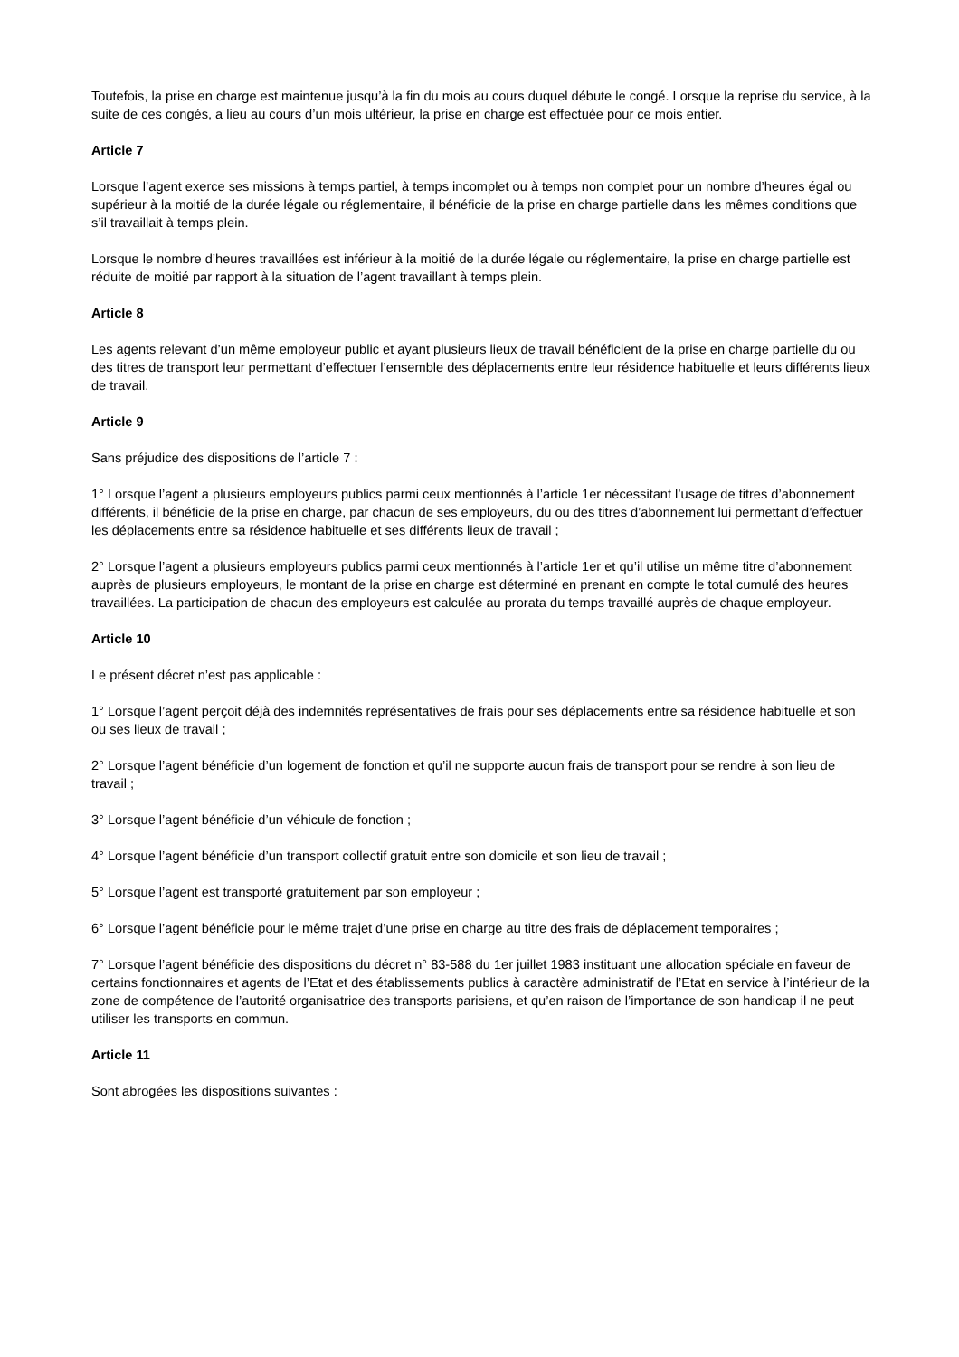Toutefois, la prise en charge est maintenue jusqu’à la fin du mois au cours duquel débute le congé. Lorsque la reprise du service, à la suite de ces congés, a lieu au cours d’un mois ultérieur, la prise en charge est effectuée pour ce mois entier.
Article 7
Lorsque l’agent exerce ses missions à temps partiel, à temps incomplet ou à temps non complet pour un nombre d’heures égal ou supérieur à la moitié de la durée légale ou réglementaire, il bénéficie de la prise en charge partielle dans les mêmes conditions que s’il travaillait à temps plein.
Lorsque le nombre d’heures travaillées est inférieur à la moitié de la durée légale ou réglementaire, la prise en charge partielle est réduite de moitié par rapport à la situation de l’agent travaillant à temps plein.
Article 8
Les agents relevant d’un même employeur public et ayant plusieurs lieux de travail bénéficient de la prise en charge partielle du ou des titres de transport leur permettant d’effectuer l’ensemble des déplacements entre leur résidence habituelle et leurs différents lieux de travail.
Article 9
Sans préjudice des dispositions de l’article 7 :
1° Lorsque l’agent a plusieurs employeurs publics parmi ceux mentionnés à l’article 1er nécessitant l’usage de titres d’abonnement différents, il bénéficie de la prise en charge, par chacun de ses employeurs, du ou des titres d’abonnement lui permettant d’effectuer les déplacements entre sa résidence habituelle et ses différents lieux de travail ;
2° Lorsque l’agent a plusieurs employeurs publics parmi ceux mentionnés à l’article 1er et qu’il utilise un même titre d’abonnement auprès de plusieurs employeurs, le montant de la prise en charge est déterminé en prenant en compte le total cumulé des heures travaillées. La participation de chacun des employeurs est calculée au prorata du temps travaillé auprès de chaque employeur.
Article 10
Le présent décret n’est pas applicable :
1° Lorsque l’agent perçoit déjà des indemnités représentatives de frais pour ses déplacements entre sa résidence habituelle et son ou ses lieux de travail ;
2° Lorsque l’agent bénéficie d’un logement de fonction et qu’il ne supporte aucun frais de transport pour se rendre à son lieu de travail ;
3° Lorsque l’agent bénéficie d’un véhicule de fonction ;
4° Lorsque l’agent bénéficie d’un transport collectif gratuit entre son domicile et son lieu de travail ;
5° Lorsque l’agent est transporté gratuitement par son employeur ;
6° Lorsque l’agent bénéficie pour le même trajet d’une prise en charge au titre des frais de déplacement temporaires ;
7° Lorsque l’agent bénéficie des dispositions du décret n° 83-588 du 1er juillet 1983 instituant une allocation spéciale en faveur de certains fonctionnaires et agents de l’Etat et des établissements publics à caractère administratif de l’Etat en service à l’intérieur de la zone de compétence de l’autorité organisatrice des transports parisiens, et qu’en raison de l’importance de son handicap il ne peut utiliser les transports en commun.
Article 11
Sont abrogées les dispositions suivantes :